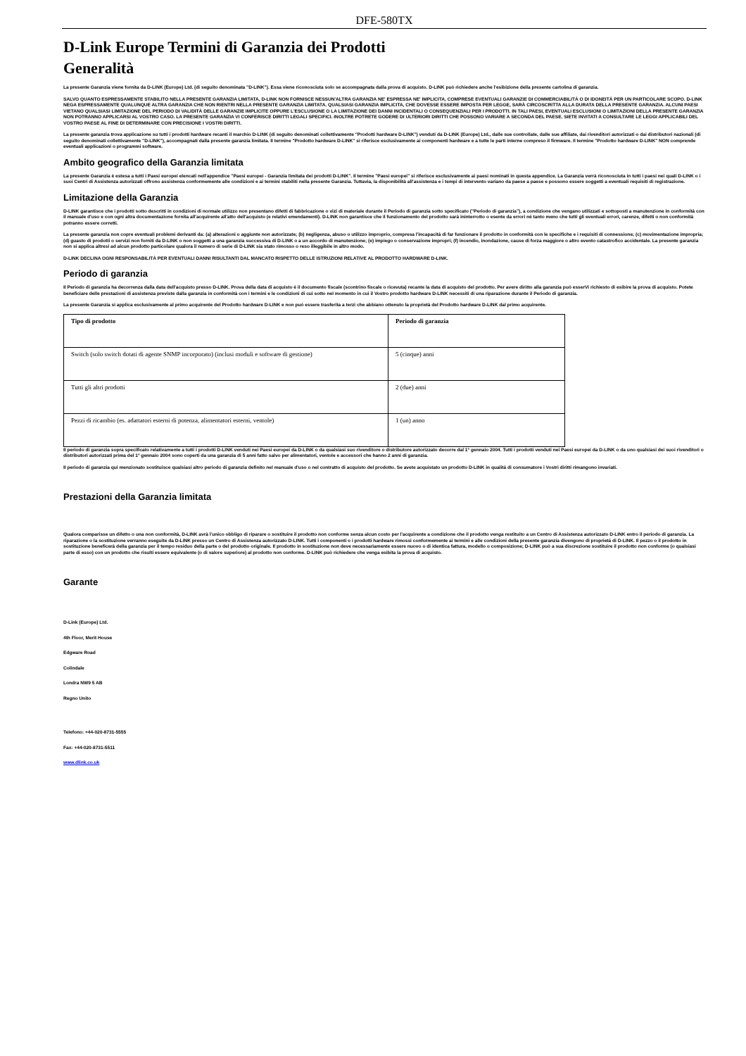DFE-580TX
D-Link Europe Termini di Garanzia dei Prodotti
Generalità
La presente Garanzia viene fornita da D-LINK (Europe) Ltd. (di seguito denominata "D-LINK"). Essa viene riconosciuta solo se accompagnata dalla prova di acquisto. D-LINK può richiedere anche l'esibizione della presente cartolina di garanzia.
SALVO QUANTO ESPRESSAMENTE STABILITO NELLA PRESENTE GARANZIA LIMITATA, D-LINK NON FORNISCE NESSUN'ALTRA GARANZIA NE' ESPRESSA NE' IMPLICITA, COMPRESE EVENTUALI GARANZIE DI COMMERCIABILITÀ O DI IDONEITÀ PER UN PARTICOLARE SCOPO. D-LINK NEGA ESPRESSAMENTE QUALUNQUE ALTRA GARANZIA CHE NON RIENTRI NELLA PRESENTE GARANZIA LIMITATA. QUALSIASI GARANZIA IMPLICITA, CHE DOVESSE ESSERE IMPOSTA PER LEGGE, SARÀ CIRCOSCRITTA ALLA DURATA DELLA PRESENTE GARANZIA. ALCUNI PAESI VIETANO QUALSIASI LIMITAZIONE DEL PERIODO DI VALIDITÀ DELLE GARANZIE IMPLICITE OPPURE L'ESCLUSIONE O LA LIMITAZIONE DEI DANNI INCIDENTALI O CONSEQUENZIALI PER I PRODOTTI. IN TALI PAESI, EVENTUALI ESCLUSIONI O LIMITAZIONI DELLA PRESENTE GARANZIA NON POTRANNO APPLICARSI AL VOSTRO CASO. LA PRESENTE GARANZIA VI CONFERISCE DIRITTI LEGALI SPECIFICI. INOLTRE POTRETE GODERE DI ULTERIORI DIRITTI CHE POSSONO VARIARE A SECONDA DEL PAESE. SIETE INVITATI A CONSULTARE LE LEGGI APPLICABILI DEL VOSTRO PAESE AL FINE DI DETERMINARE CON PRECISIONE I VOSTRI DIRITTI.
La presente garanzia trova applicazione su tutti i prodotti hardware recanti il marchio D-LINK (di seguito denominati collettivamente "Prodotti hardware D-LINK") venduti da D-LINK (Europe) Ltd., dalle sue controllate, dalle sue affiliate, dai rivenditori autorizzati o dai distributori nazionali (di seguito denominati collettivamente "D-LINK"), accompagnati dalla presente garanzia limitata. Il termine "Prodotto hardware D-LINK" si riferisce esclusivamente ai componenti hardware e a tutte le parti interne compreso il firmware. Il termine "Prodotto hardware D-LINK" NON comprende eventuali applicazioni o programmi software.
Ambito geografico della Garanzia limitata
La presente Garanzia è estesa a tutti i Paesi europei elencati nell'appendice "Paesi europei - Garanzia limitata dei prodotti D-LINK". Il termine "Paesi europei" si riferisce esclusivamente ai paesi nominati in questa appendice. La Garanzia verrà riconosciuta in tutti i paesi nei quali D-LINK o i suoi Centri di Assistenza autorizzati offrono assistenza conformemente alle condizioni e ai termini stabiliti nella presente Garanzia. Tuttavia, la disponibilità all'assistenza e i tempi di intervento variano da paese a paese e possono essere soggetti a eventuali requisiti di registrazione.
Limitazione della Garanzia
D-LINK garantisce che i prodotti sotto descritti in condizioni di normale utilizzo non presentano difetti di fabbricazione o vizi di materiale durante il Periodo di garanzia sotto specificato ("Periodo di garanzia"), a condizione che vengano utilizzati e sottoposti a manutenzione in conformità con il manuale d'uso e con ogni altra documentazione fornita all'acquirente all'atto dell'acquisto (e relativi emendamenti). D-LINK non garantisce che il funzionamento del prodotto sarà ininterrotto o esente da errori né tanto meno che tutti gli eventuali errori, carenze, difetti o non conformità potranno essere corretti.
La presente garanzia non copre eventuali problemi derivanti da: (a) alterazioni o aggiunte non autorizzate; (b) negligenza, abuso o utilizzo improprio, compresa l'incapacità di far funzionare il prodotto in conformità con le specifiche e i requisiti di connessione; (c) movimentazione impropria; (d) guasto di prodotti o servizi non forniti da D-LINK o non soggetti a una garanzia successiva di D-LINK o a un accordo di manutenzione; (e) impiego o conservazione impropri; (f) incendio, inondazione, cause di forza maggiore o altro evento catastrofico accidentale. La presente garanzia non si applica altresì ad alcun prodotto particolare qualora il numero di serie di D-LINK sia stato rimosso o reso illeggibile in altro modo.
D-LINK DECLINA OGNI RESPONSABILITÀ PER EVENTUALI DANNI RISULTANTI DAL MANCATO RISPETTO DELLE ISTRUZIONI RELATIVE AL PRODOTTO HARDWARE D-LINK.
Periodo di garanzia
Il Periodo di garanzia ha decorrenza dalla data dell'acquisto presso D-LINK. Prova della data di acquisto è il documento fiscale (scontrino fiscale o ricevuta) recante la data di acquisto del prodotto. Per avere diritto alla garanzia può esserVi richiesto di esibire la prova di acquisto. Potete beneficiare delle prestazioni di assistenza previste dalla garanzia in conformità con i termini e le condizioni di cui sotto nel momento in cui il Vostro prodotto hardware D-LINK necessiti di una riparazione durante il Periodo di garanzia.
La presente Garanzia si applica esclusivamente al primo acquirente del Prodotto hardware D-LINK e non può essere trasferita a terzi che abbiano ottenuto la proprietà del Prodotto hardware D-LINK dal primo acquirente.
| Tipo di prodotto | Periodo di garanzia |
| --- | --- |
| Switch (solo switch dotati di agente SNMP incorporato) (inclusi moduli e software di gestione) | 5 (cinque) anni |
| Tutti gli altri prodotti | 2 (due) anni |
| Pezzi di ricambio (es. adattatori esterni di potenza, alimentatori esterni, ventole) | 1 (un) anno |
Il periodo di garanzia sopra specificato relativamente a tutti i prodotti D-LINK venduti nei Paesi europei da D-LINK o da qualsiasi suo rivenditore o distributore autorizzato decorre dal 1° gennaio 2004. Tutti i prodotti venduti nei Paesi europei da D-LINK o da uno qualsiasi dei suoi rivenditori o distributori autorizzati prima del 1° gennaio 2004 sono coperti da una garanzia di 5 anni fatto salvo per alimentatori, ventole e accessori che hanno 2 anni di garanzia.
Il periodo di garanzia qui menzionato sostituisce qualsiasi altro periodo di garanzia definito nel manuale d'uso o nel contratto di acquisto del prodotto. Se avete acquistato un prodotto D-LINK in qualità di consumatore i Vostri diritti rimangono invariati.
Prestazioni della Garanzia limitata
Qualora comparisse un difetto o una non conformità, D-LINK avrà l'unico obbligo di riparare o sostituire il prodotto non conforme senza alcun costo per l'acquirente a condizione che il prodotto venga restituito a un Centro di Assistenza autorizzato D-LINK entro il periodo di garanzia. La riparazione o la sostituzione verranno eseguite da D-LINK presso un Centro di Assistenza autorizzato D-LINK. Tutti i componenti o i prodotti hardware rimossi conformemente ai termini e alle condizioni della presente garanzia divengono di proprietà di D-LINK. Il pezzo o il prodotto in sostituzione beneficerà della garanzia per il tempo residuo della parte o del prodotto originale. Il prodotto in sostituzione non deve necessariamente essere nuovo o di identica fattura, modello o composizione; D-LINK può a sua discrezione sostituire il prodotto non conforme (o qualsiasi parte di esso) con un prodotto che risulti essere equivalente (o di valore superiore) al prodotto non conforme. D-LINK può richiedere che venga esibita la prova di acquisto.
Garante
D-Link (Europe) Ltd.
4th Floor, Merit House
Edgware Road
Colindale
Londra NW9 5 AB
Regno Unito
Telefono: +44-020-8731-5555
Fax: +44-020-8731-5511
www.dlink.co.uk